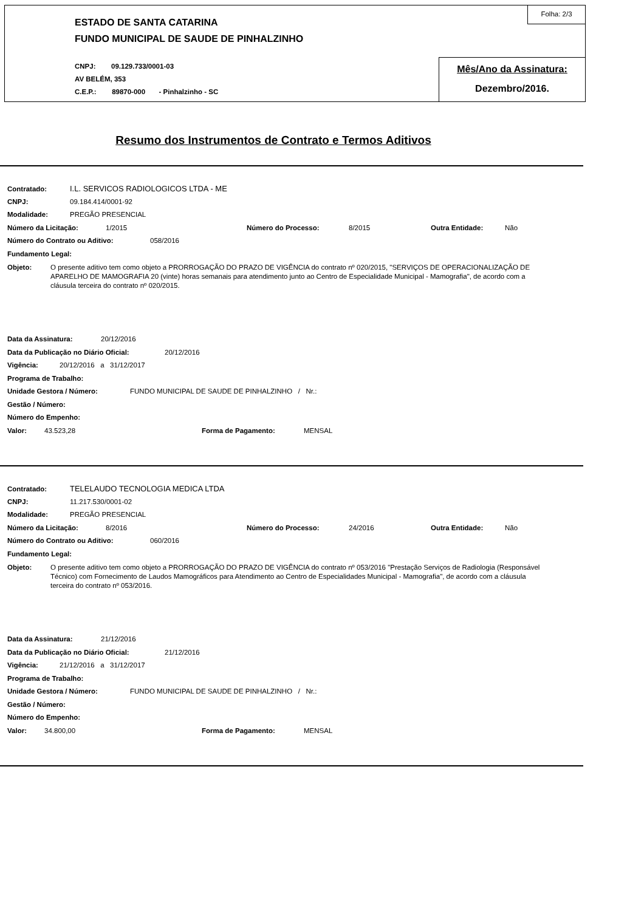ESTADO DE SANTA CATARINA
FUNDO MUNICIPAL DE SAUDE DE PINHALZINHO
CNPJ: 09.129.733/0001-03
AV BELÉM, 353
C.E.P.: 89870-000 - Pinhalzinho - SC
Folha: 2/3
Mês/Ano da Assinatura:
Dezembro/2016.
Resumo dos Instrumentos de Contrato e Termos Aditivos
Contratado: I.L. SERVICOS RADIOLOGICOS LTDA - ME
CNPJ: 09.184.414/0001-92
Modalidade: PREGÃO PRESENCIAL
Número da Licitação: 1/2015 Número do Processo: 8/2015 Outra Entidade: Não
Número do Contrato ou Aditivo: 058/2016
Fundamento Legal:
Objeto: O presente aditivo tem como objeto a PRORROGAÇÃO DO PRAZO DE VIGÊNCIA do contrato nº 020/2015, "SERVIÇOS DE OPERACIONALIZAÇÃO DE APARELHO DE MAMOGRAFIA 20 (vinte) horas semanais para atendimento junto ao Centro de Especialidade Municipal - Mamografia", de acordo com a cláusula terceira do contrato nº 020/2015.
Data da Assinatura: 20/12/2016
Data da Publicação no Diário Oficial: 20/12/2016
Vigência: 20/12/2016 a 31/12/2017
Programa de Trabalho:
Unidade Gestora / Número: FUNDO MUNICIPAL DE SAUDE DE PINHALZINHO / Nr.:
Gestão / Número:
Número do Empenho:
Valor: 43.523,28 Forma de Pagamento: MENSAL
Contratado: TELELAUDO TECNOLOGIA MEDICA LTDA
CNPJ: 11.217.530/0001-02
Modalidade: PREGÃO PRESENCIAL
Número da Licitação: 8/2016 Número do Processo: 24/2016 Outra Entidade: Não
Número do Contrato ou Aditivo: 060/2016
Fundamento Legal:
Objeto: O presente aditivo tem como objeto a PRORROGAÇÃO DO PRAZO DE VIGÊNCIA do contrato nº 053/2016 "Prestação Serviços de Radiologia (Responsável Técnico) com Fornecimento de Laudos Mamográficos para Atendimento ao Centro de Especialidades Municipal - Mamografia", de acordo com a cláusula terceira do contrato nº 053/2016.
Data da Assinatura: 21/12/2016
Data da Publicação no Diário Oficial: 21/12/2016
Vigência: 21/12/2016 a 31/12/2017
Programa de Trabalho:
Unidade Gestora / Número: FUNDO MUNICIPAL DE SAUDE DE PINHALZINHO / Nr.:
Gestão / Número:
Número do Empenho:
Valor: 34.800,00 Forma de Pagamento: MENSAL